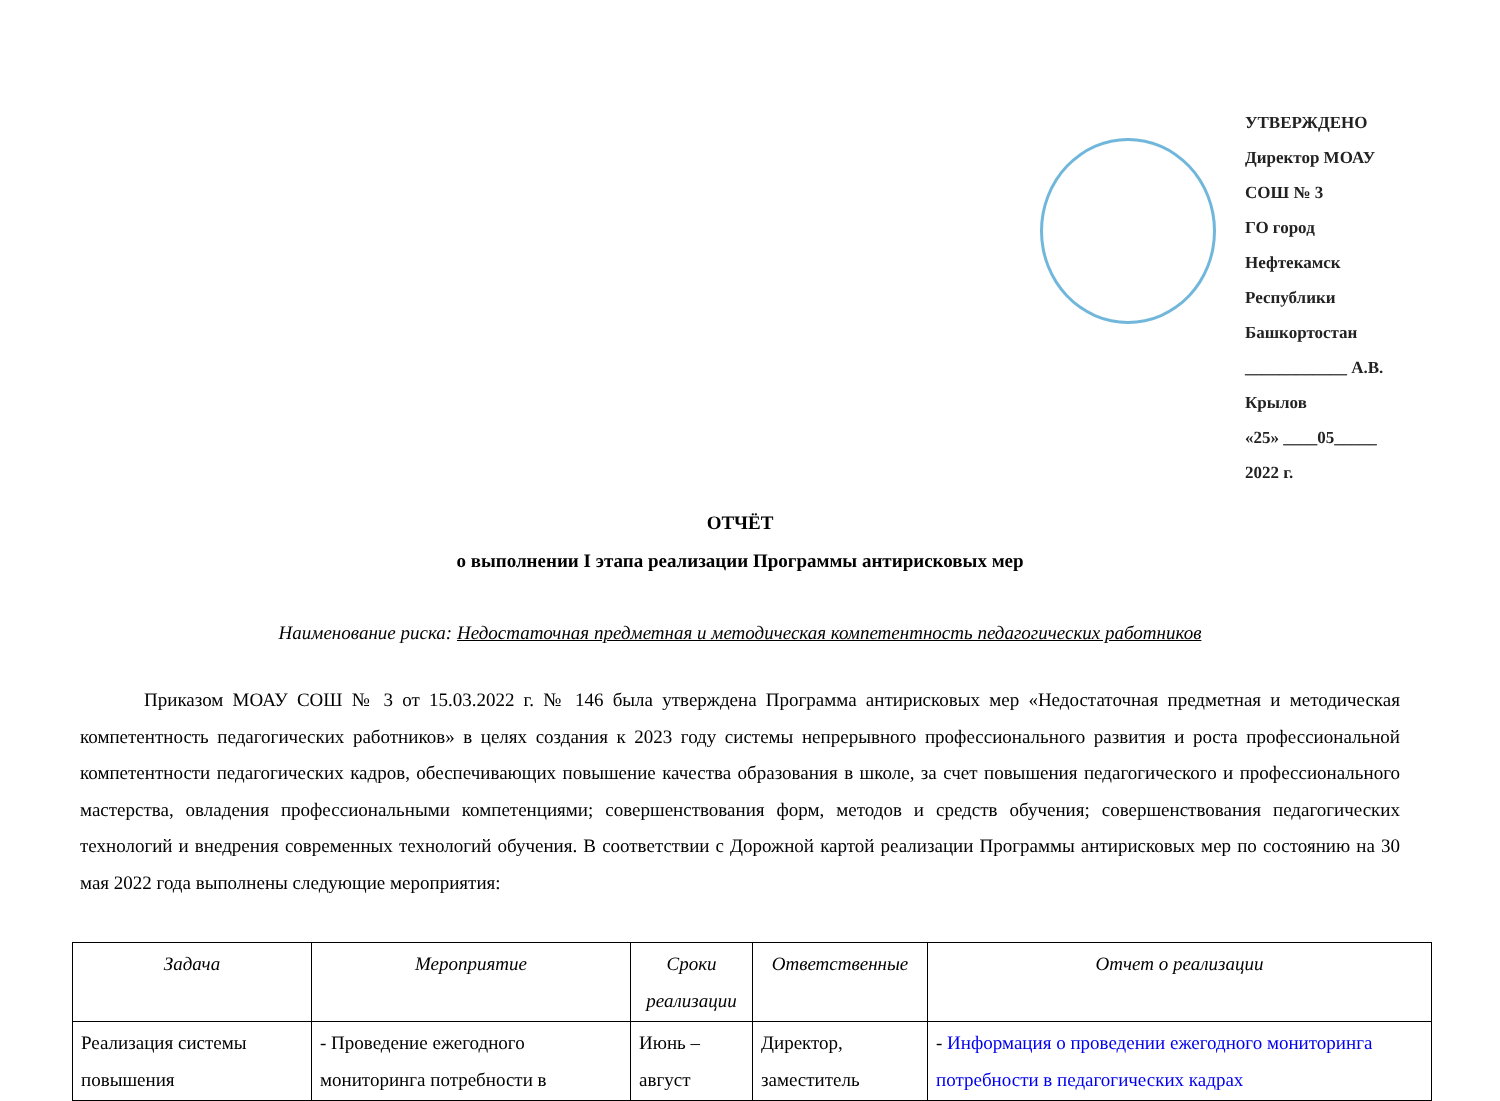УТВЕРЖДЕНО
Директор МОАУ СОШ № 3
ГО город Нефтекамск
Республики Башкортостан
____________ А.В. Крылов
«25» ____05_____ 2022 г.
ОТЧЁТ
о выполнении I этапа реализации Программы антирисковых мер
Наименование риска: Недостаточная предметная и методическая компетентность педагогических работников
Приказом МОАУ СОШ № 3 от 15.03.2022 г. № 146 была утверждена Программа антирисковых мер «Недостаточная предметная и методическая компетентность педагогических работников» в целях создания к 2023 году системы непрерывного профессионального развития и роста профессиональной компетентности педагогических кадров, обеспечивающих повышение качества образования в школе, за счет повышения педагогического и профессионального мастерства, овладения профессиональными компетенциями; совершенствования форм, методов и средств обучения; совершенствования педагогических технологий и внедрения современных технологий обучения. В соответствии с Дорожной картой реализации Программы антирисковых мер по состоянию на 30 мая 2022 года выполнены следующие мероприятия:
| Задача | Мероприятие | Сроки реализации | Ответственные | Отчет о реализации |
| --- | --- | --- | --- | --- |
| Реализация системы повышения | - Проведение ежегодного мониторинга потребности в | Июнь – август | Директор, заместитель | - Информация о проведении ежегодного мониторинга потребности в педагогических кадрах |